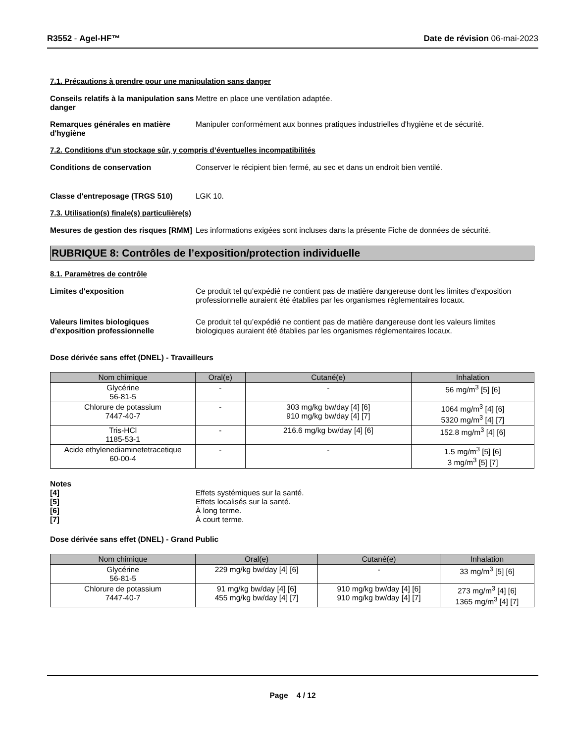R3552 - Agel-HF™ Date de révision 06-mai-2023
7.1. Précautions à prendre pour une manipulation sans danger
Conseils relatifs à la manipulation sans danger
Mettre en place une ventilation adaptée.
Remarques générales en matière d'hygiène
Manipuler conformément aux bonnes pratiques industrielles d'hygiène et de sécurité.
7.2. Conditions d’un stockage sûr, y compris d’éventuelles incompatibilités
Conditions de conservation Conserver le récipient bien fermé, au sec et dans un endroit bien ventilé.
Classe d'entreposage (TRGS 510) LGK 10.
7.3. Utilisation(s) finale(s) particulière(s)
Mesures de gestion des risques [RMM]
Les informations exigées sont incluses dans la présente Fiche de données de sécurité.
RUBRIQUE 8: Contrôles de l’exposition/protection individuelle
8.1. Paramètres de contrôle
Limites d'exposition Ce produit tel qu’expédié ne contient pas de matière dangereuse dont les limites d'exposition professionnelle auraient été établies par les organismes réglementaires locaux.
Valeurs limites biologiques d’exposition professionnelle
Ce produit tel qu’expédié ne contient pas de matière dangereuse dont les valeurs limites biologiques auraient été établies par les organismes réglementaires locaux.
Dose dérivée sans effet (DNEL) - Travailleurs
| Nom chimique | Oral(e) | Cutané(e) | Inhalation |
| --- | --- | --- | --- |
| Glycérine 56-81-5 | - | - | 56 mg/m<sup>3</sup> [5] [6] |
| Chlorure de potassium 7447-40-7 | - | 303 mg/kg bw/day [4] [6] 910 mg/kg bw/day [4] [7] | 1064 mg/m<sup>3</sup> [4] [6] 5320 mg/m<sup>3</sup> [4] [7] |
| Tris-HCl 1185-53-1 | - | 216.6 mg/kg bw/day [4] [6] | 152.8 mg/m<sup>3</sup> [4] [6] |
| Acide ethylenediaminetetracetique 60-00-4 | - | - | 1.5 mg/m<sup>3</sup> [5] [6] 3 mg/m<sup>3</sup> [5] [7] |
Notes
[4] Effets systémiques sur la santé.
[5] Effets localisés sur la santé.
[6] À long terme.
[7] À court terme.
Dose dérivée sans effet (DNEL) - Grand Public
| Nom chimique | Oral(e) | Cutané(e) | Inhalation |
| --- | --- | --- | --- |
| Glycérine 56-81-5 | 229 mg/kg bw/day [4] [6] | - | 33 mg/m<sup>3</sup> [5] [6] |
| Chlorure de potassium 7447-40-7 | 91 mg/kg bw/day [4] [6] 455 mg/kg bw/day [4] [7] | 910 mg/kg bw/day [4] [6] 910 mg/kg bw/day [4] [7] | 273 mg/m<sup>3</sup> [4] [6] 1365 mg/m<sup>3</sup> [4] [7] |
Page 4 / 12